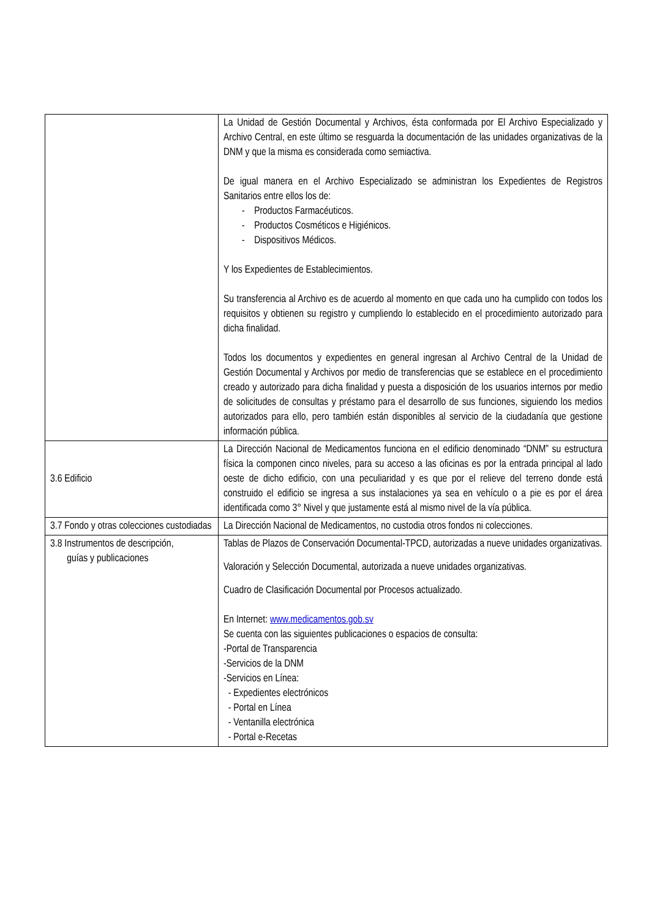| | La Unidad de Gestión Documental y Archivos, ésta conformada por El Archivo Especializado y Archivo Central, en este último se resguarda la documentación de las unidades organizativas de la DNM y que la misma es considerada como semiactiva. De igual manera en el Archivo Especializado se administran los Expedientes de Registros Sanitarios entre ellos los de: - Productos Farmacéuticos. - Productos Cosméticos e Higiénicos. - Dispositivos Médicos. Y los Expedientes de Establecimientos. Su transferencia al Archivo es de acuerdo al momento en que cada uno ha cumplido con todos los requisitos y obtienen su registro y cumpliendo lo establecido en el procedimiento autorizado para dicha finalidad. Todos los documentos y expedientes en general ingresan al Archivo Central de la Unidad de Gestión Documental y Archivos por medio de transferencias que se establece en el procedimiento creado y autorizado para dicha finalidad y puesta a disposición de los usuarios internos por medio de solicitudes de consultas y préstamo para el desarrollo de sus funciones, siguiendo los medios autorizados para ello, pero también están disponibles al servicio de la ciudadanía que gestione información pública. |
| 3.6 Edificio | La Dirección Nacional de Medicamentos funciona en el edificio denominado “DNM” su estructura física la componen cinco niveles, para su acceso a las oficinas es por la entrada principal al lado oeste de dicho edificio, con una peculiaridad y es que por el relieve del terreno donde está construido el edificio se ingresa a sus instalaciones ya sea en vehículo o a pie es por el área identificada como 3° Nivel y que justamente está al mismo nivel de la vía pública. |
| 3.7 Fondo y otras colecciones custodiadas | La Dirección Nacional de Medicamentos, no custodia otros fondos ni colecciones. |
| 3.8 Instrumentos de descripción, guías y publicaciones | Tablas de Plazos de Conservación Documental-TPCD, autorizadas a nueve unidades organizativas. Valoración y Selección Documental, autorizada a nueve unidades organizativas. Cuadro de Clasificación Documental por Procesos actualizado. En Internet: www.medicamentos.gob.sv Se cuenta con las siguientes publicaciones o espacios de consulta: -Portal de Transparencia -Servicios de la DNM -Servicios en Línea: - Expedientes electrónicos - Portal en Línea - Ventanilla electrónica - Portal e-Recetas |